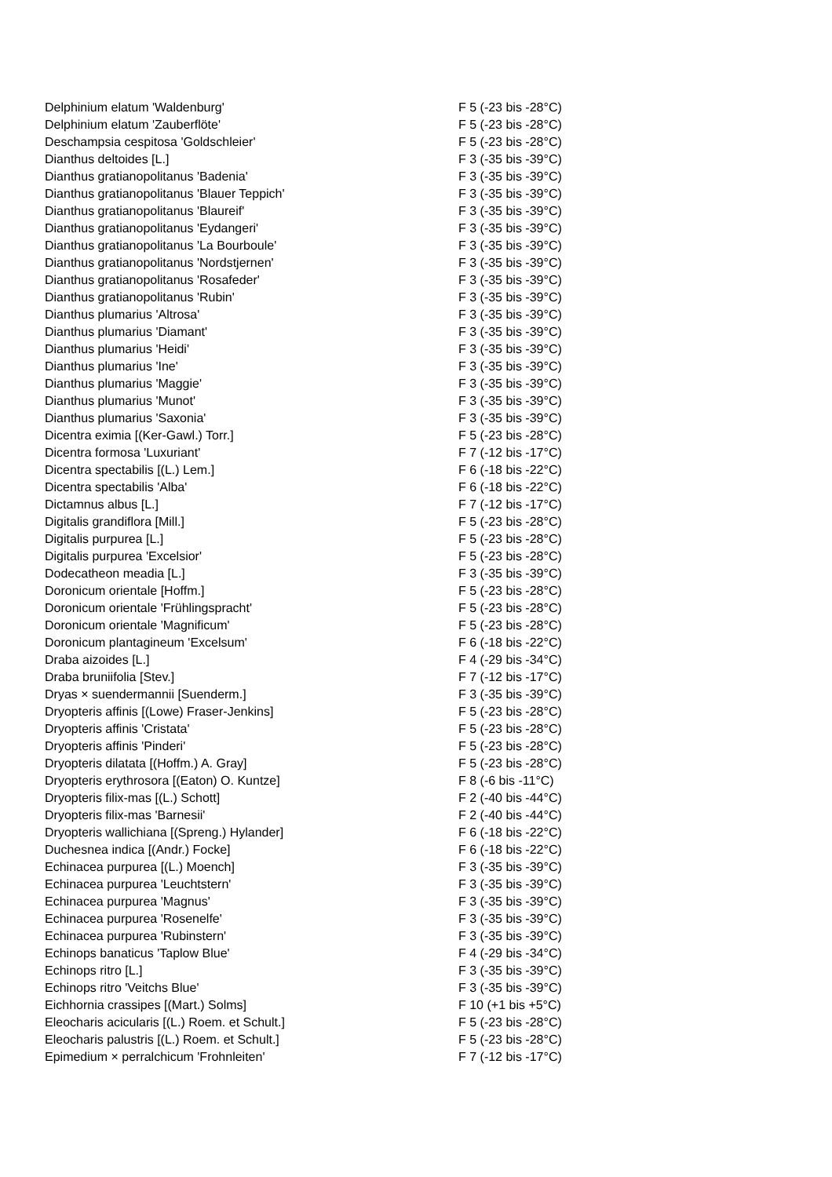| Delphinium elatum 'Waldenburg' | F 5 (-23 bis -28°C) |
| Delphinium elatum 'Zauberflöte' | F 5 (-23 bis -28°C) |
| Deschampsia cespitosa 'Goldschleier' | F 5 (-23 bis -28°C) |
| Dianthus deltoides [L.] | F 3 (-35 bis -39°C) |
| Dianthus gratianopolitanus 'Badenia' | F 3 (-35 bis -39°C) |
| Dianthus gratianopolitanus 'Blauer Teppich' | F 3 (-35 bis -39°C) |
| Dianthus gratianopolitanus 'Blaureif' | F 3 (-35 bis -39°C) |
| Dianthus gratianopolitanus 'Eydangeri' | F 3 (-35 bis -39°C) |
| Dianthus gratianopolitanus 'La Bourboule' | F 3 (-35 bis -39°C) |
| Dianthus gratianopolitanus 'Nordstjernen' | F 3 (-35 bis -39°C) |
| Dianthus gratianopolitanus 'Rosafeder' | F 3 (-35 bis -39°C) |
| Dianthus gratianopolitanus 'Rubin' | F 3 (-35 bis -39°C) |
| Dianthus plumarius 'Altrosa' | F 3 (-35 bis -39°C) |
| Dianthus plumarius 'Diamant' | F 3 (-35 bis -39°C) |
| Dianthus plumarius 'Heidi' | F 3 (-35 bis -39°C) |
| Dianthus plumarius 'Ine' | F 3 (-35 bis -39°C) |
| Dianthus plumarius 'Maggie' | F 3 (-35 bis -39°C) |
| Dianthus plumarius 'Munot' | F 3 (-35 bis -39°C) |
| Dianthus plumarius 'Saxonia' | F 3 (-35 bis -39°C) |
| Dicentra eximia [(Ker-Gawl.) Torr.] | F 5 (-23 bis -28°C) |
| Dicentra formosa 'Luxuriant' | F 7 (-12 bis -17°C) |
| Dicentra spectabilis [(L.) Lem.] | F 6 (-18 bis -22°C) |
| Dicentra spectabilis 'Alba' | F 6 (-18 bis -22°C) |
| Dictamnus albus [L.] | F 7 (-12 bis -17°C) |
| Digitalis grandiflora [Mill.] | F 5 (-23 bis -28°C) |
| Digitalis purpurea [L.] | F 5 (-23 bis -28°C) |
| Digitalis purpurea 'Excelsior' | F 5 (-23 bis -28°C) |
| Dodecatheon meadia [L.] | F 3 (-35 bis -39°C) |
| Doronicum orientale [Hoffm.] | F 5 (-23 bis -28°C) |
| Doronicum orientale 'Frühlingspracht' | F 5 (-23 bis -28°C) |
| Doronicum orientale 'Magnificum' | F 5 (-23 bis -28°C) |
| Doronicum plantagineum 'Excelsum' | F 6 (-18 bis -22°C) |
| Draba aizoides [L.] | F 4 (-29 bis -34°C) |
| Draba bruniifolia [Stev.] | F 7 (-12 bis -17°C) |
| Dryas × suendermannii [Suenderm.] | F 3 (-35 bis -39°C) |
| Dryopteris affinis [(Lowe) Fraser-Jenkins] | F 5 (-23 bis -28°C) |
| Dryopteris affinis 'Cristata' | F 5 (-23 bis -28°C) |
| Dryopteris affinis 'Pinderi' | F 5 (-23 bis -28°C) |
| Dryopteris dilatata [(Hoffm.) A. Gray] | F 5 (-23 bis -28°C) |
| Dryopteris erythrosora [(Eaton) O. Kuntze] | F 8 (-6 bis -11°C) |
| Dryopteris filix-mas [(L.) Schott] | F 2 (-40 bis -44°C) |
| Dryopteris filix-mas 'Barnesii' | F 2 (-40 bis -44°C) |
| Dryopteris wallichiana [(Spreng.) Hylander] | F 6 (-18 bis -22°C) |
| Duchesnea indica [(Andr.) Focke] | F 6 (-18 bis -22°C) |
| Echinacea purpurea [(L.) Moench] | F 3 (-35 bis -39°C) |
| Echinacea purpurea 'Leuchtstern' | F 3 (-35 bis -39°C) |
| Echinacea purpurea 'Magnus' | F 3 (-35 bis -39°C) |
| Echinacea purpurea 'Rosenelfe' | F 3 (-35 bis -39°C) |
| Echinacea purpurea 'Rubinstern' | F 3 (-35 bis -39°C) |
| Echinops banaticus 'Taplow Blue' | F 4 (-29 bis -34°C) |
| Echinops ritro [L.] | F 3 (-35 bis -39°C) |
| Echinops ritro 'Veitchs Blue' | F 3 (-35 bis -39°C) |
| Eichhornia crassipes [(Mart.) Solms] | F 10 (+1 bis +5°C) |
| Eleocharis acicularis [(L.) Roem. et Schult.] | F 5 (-23 bis -28°C) |
| Eleocharis palustris [(L.) Roem. et Schult.] | F 5 (-23 bis -28°C) |
| Epimedium × perralchicum 'Frohnleiten' | F 7 (-12 bis -17°C) |